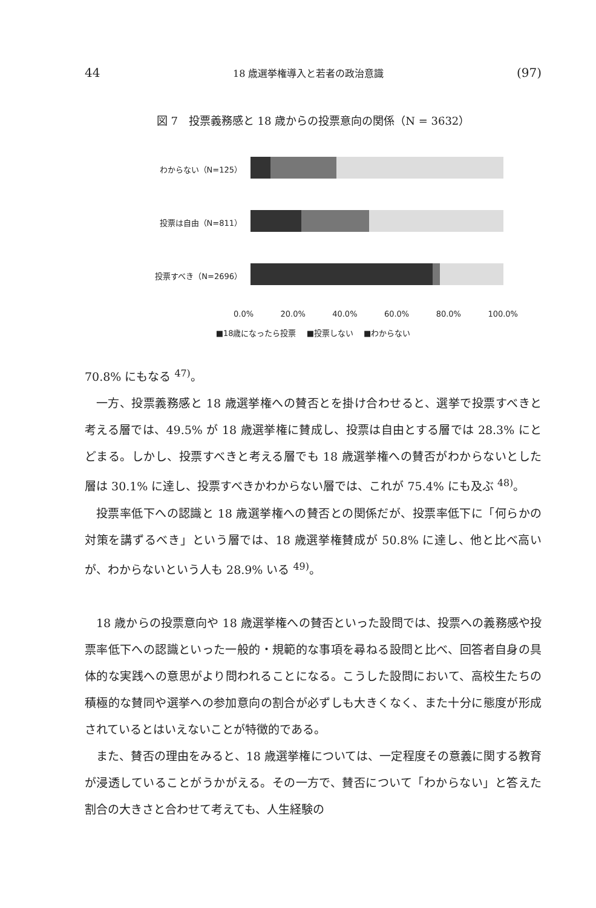44 18 歳選挙権導入と若者の政治意識 (97)
図 7　投票義務感と 18 歳からの投票意向の関係（N = 3632）
わからない（N=125）
投票は自由（N=811）
投票すべき（N=2696）
0.0% 20.0% 40.0% 60.0% 80.0% 100.0%
■18歳になったら投票 　■投票しない 　■わからない
70.8% にもなる <sup>47)</sup>。
一方、投票義務感と 18 歳選挙権への賛否とを掛け合わせると、選挙で投票すべきと考える層では、49.5% が 18 歳選挙権に賛成し、投票は自由とする層では 28.3% にとどまる。しかし、投票すべきと考える層でも 18 歳選挙権への賛否がわからないとした層は 30.1% に達し、投票すべきかわからない層では、これが 75.4% にも及ぶ <sup>48)</sup>。
投票率低下への認識と 18 歳選挙権への賛否との関係だが、投票率低下に「何らかの対策を講ずるべき」という層では、18 歳選挙権賛成が 50.8% に達し、他と比べ高いが、わからないという人も 28.9% いる <sup>49)</sup>。
18 歳からの投票意向や 18 歳選挙権への賛否といった設問では、投票への義務感や投票率低下への認識といった一般的・規範的な事項を尋ねる設問と比べ、回答者自身の具体的な実践への意思がより問われることになる。こうした設問において、高校生たちの積極的な賛同や選挙への参加意向の割合が必ずしも大きくなく、また十分に態度が形成されているとはいえないことが特徴的である。
また、賛否の理由をみると、18 歳選挙権については、一定程度その意義に関する教育が浸透していることがうかがえる。その一方で、賛否について「わからない」と答えた割合の大きさと合わせて考えても、人生経験の